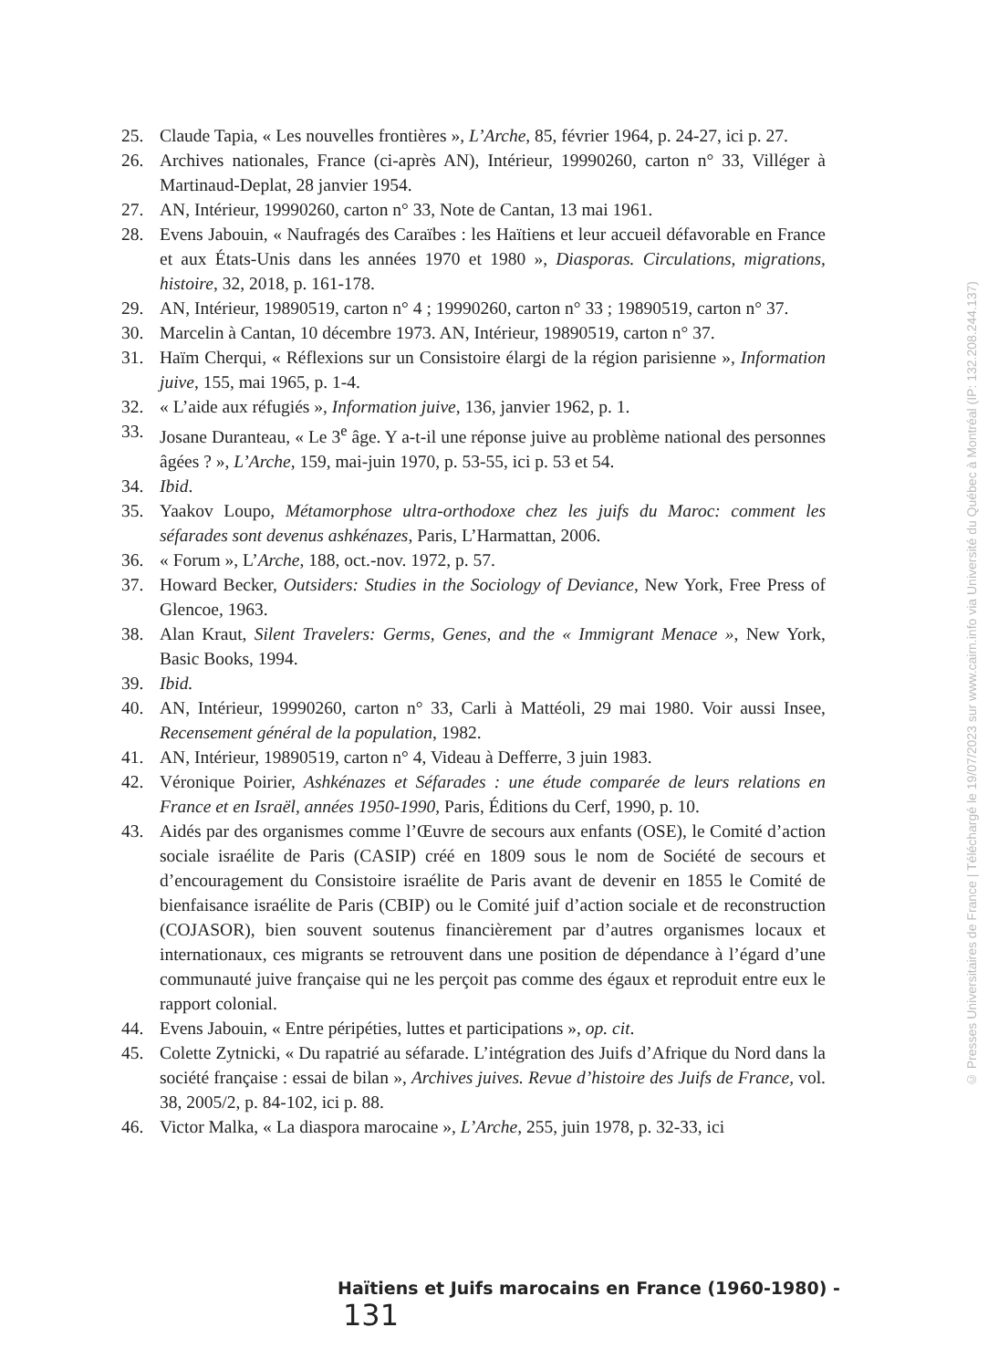25. Claude Tapia, « Les nouvelles frontières », L’Arche, 85, février 1964, p. 24-27, ici p. 27.
26. Archives nationales, France (ci-après AN), Intérieur, 19990260, carton n° 33, Villéger à Martinaud-Deplat, 28 janvier 1954.
27. AN, Intérieur, 19990260, carton n° 33, Note de Cantan, 13 mai 1961.
28. Evens Jabouin, « Naufragés des Caraïbes : les Haïtiens et leur accueil défavorable en France et aux États-Unis dans les années 1970 et 1980 », Diasporas. Circulations, migrations, histoire, 32, 2018, p. 161-178.
29. AN, Intérieur, 19890519, carton n° 4 ; 19990260, carton n° 33 ; 19890519, carton n° 37.
30. Marcelin à Cantan, 10 décembre 1973. AN, Intérieur, 19890519, carton n° 37.
31. Haïm Cherqui, « Réflexions sur un Consistoire élargi de la région parisienne », Information juive, 155, mai 1965, p. 1-4.
32. « L’aide aux réfugiés », Information juive, 136, janvier 1962, p. 1.
33. Josane Duranteau, « Le 3<sup>e</sup> âge. Y a-t-il une réponse juive au problème national des personnes âgées ? », L’Arche, 159, mai-juin 1970, p. 53-55, ici p. 53 et 54.
34. Ibid.
35. Yaakov Loupo, Métamorphose ultra-orthodoxe chez les juifs du Maroc: comment les séfarades sont devenus ashkénazes, Paris, L’Harmattan, 2006.
36. « Forum », L’Arche, 188, oct.-nov. 1972, p. 57.
37. Howard Becker, Outsiders: Studies in the Sociology of Deviance, New York, Free Press of Glencoe, 1963.
38. Alan Kraut, Silent Travelers: Germs, Genes, and the « Immigrant Menace », New York, Basic Books, 1994.
39. Ibid.
40. AN, Intérieur, 19990260, carton n° 33, Carli à Mattéoli, 29 mai 1980. Voir aussi Insee, Recensement général de la population, 1982.
41. AN, Intérieur, 19890519, carton n° 4, Videau à Defferre, 3 juin 1983.
42. Véronique Poirier, Ashkénazes et Séfarades : une étude comparée de leurs relations en France et en Israël, années 1950-1990, Paris, Éditions du Cerf, 1990, p. 10.
43. Aidés par des organismes comme l’Œuvre de secours aux enfants (OSE), le Comité d’action sociale israélite de Paris (CASIP) créé en 1809 sous le nom de Société de secours et d’encouragement du Consistoire israélite de Paris avant de devenir en 1855 le Comité de bienfaisance israélite de Paris (CBIP) ou le Comité juif d’action sociale et de reconstruction (COJASOR), bien souvent soutenus financièrement par d’autres organismes locaux et internationaux, ces migrants se retrouvent dans une position de dépendance à l’égard d’une communauté juive française qui ne les perçoit pas comme des égaux et reproduit entre eux le rapport colonial.
44. Evens Jabouin, « Entre péripéties, luttes et participations », op. cit.
45. Colette Zytnicki, « Du rapatrié au séfarade. L’intégration des Juifs d’Afrique du Nord dans la société française : essai de bilan », Archives juives. Revue d’histoire des Juifs de France, vol. 38, 2005/2, p. 84-102, ici p. 88.
46. Victor Malka, « La diaspora marocaine », L’Arche, 255, juin 1978, p. 32-33, ici
Haïtiens et Juifs marocains en France (1960-1980) - 131
© Presses Universitaires de France | Téléchargé le 19/07/2023 sur www.cairn.info via Université du Québec à Montréal (IP: 132.208.244.137)